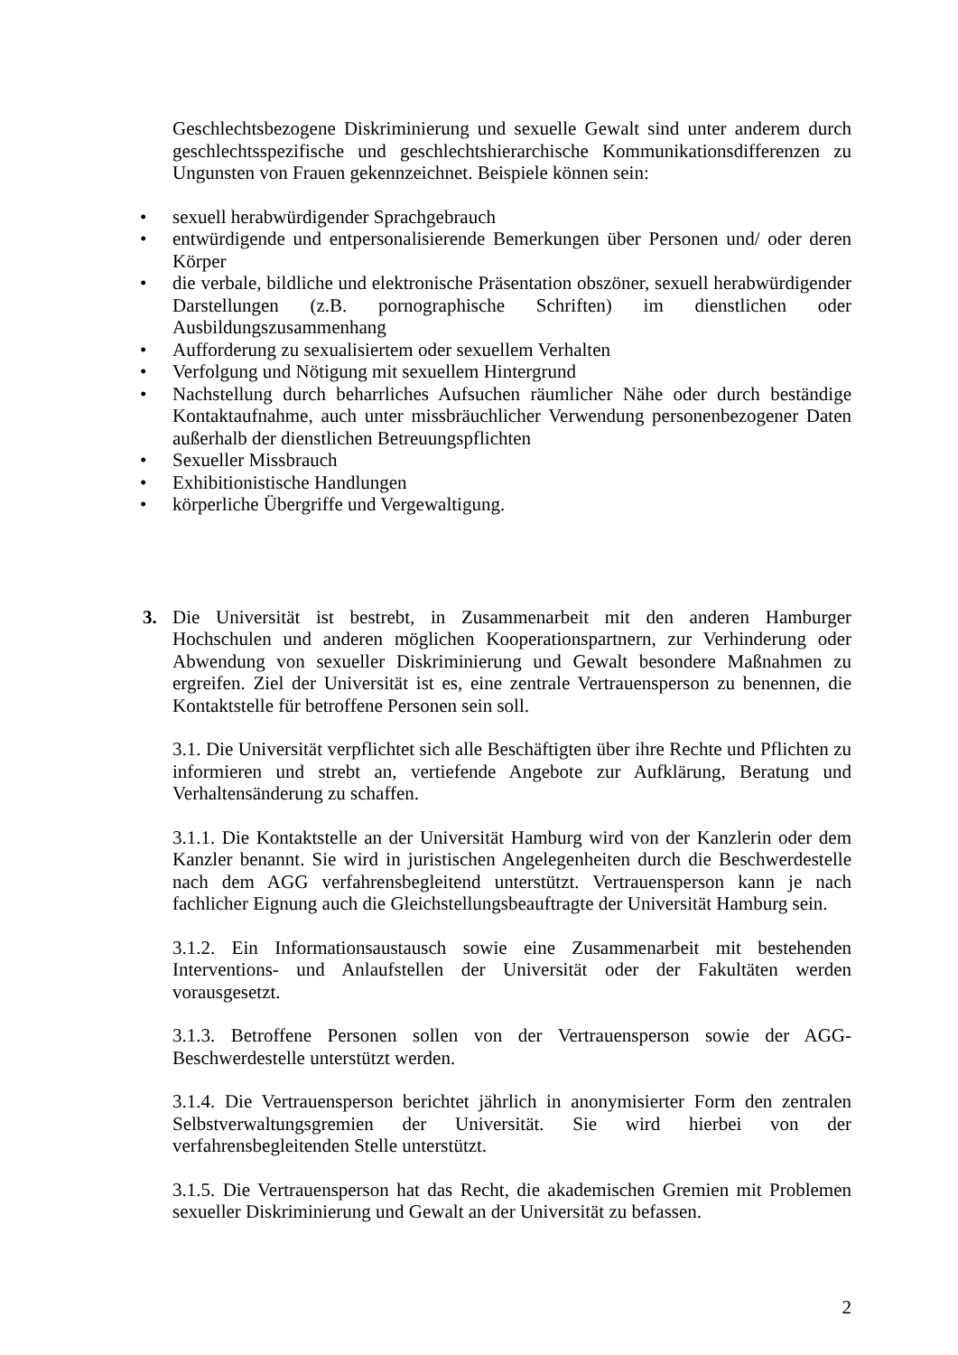Geschlechtsbezogene Diskriminierung und sexuelle Gewalt sind unter anderem durch geschlechtsspezifische und geschlechtshierarchische Kommunikationsdifferenzen zu Ungunsten von Frauen gekennzeichnet. Beispiele können sein:
• sexuell herabwürdigender Sprachgebrauch
• entwürdigende und entpersonalisierende Bemerkungen über Personen und/ oder deren Körper
• die verbale, bildliche und elektronische Präsentation obszöner, sexuell herabwürdigender Darstellungen (z.B. pornographische Schriften) im dienstlichen oder Ausbildungszusammenhang
• Aufforderung zu sexualisiertem oder sexuellem Verhalten
• Verfolgung und Nötigung mit sexuellem Hintergrund
• Nachstellung durch beharrliches Aufsuchen räumlicher Nähe oder durch beständige Kontaktaufnahme, auch unter missbräuchlicher Verwendung personenbezogener Daten außerhalb der dienstlichen Betreuungspflichten
• Sexueller Missbrauch
• Exhibitionistische Handlungen
• körperliche Übergriffe und Vergewaltigung.
3. Die Universität ist bestrebt, in Zusammenarbeit mit den anderen Hamburger Hochschulen und anderen möglichen Kooperationspartnern, zur Verhinderung oder Abwendung von sexueller Diskriminierung und Gewalt besondere Maßnahmen zu ergreifen. Ziel der Universität ist es, eine zentrale Vertrauensperson zu benennen, die Kontaktstelle für betroffene Personen sein soll.
3.1. Die Universität verpflichtet sich alle Beschäftigten über ihre Rechte und Pflichten zu informieren und strebt an, vertiefende Angebote zur Aufklärung, Beratung und Verhaltensänderung zu schaffen.
3.1.1. Die Kontaktstelle an der Universität Hamburg wird von der Kanzlerin oder dem Kanzler benannt. Sie wird in juristischen Angelegenheiten durch die Beschwerdestelle nach dem AGG verfahrensbegleitend unterstützt. Vertrauensperson kann je nach fachlicher Eignung auch die Gleichstellungsbeauftragte der Universität Hamburg sein.
3.1.2. Ein Informationsaustausch sowie eine Zusammenarbeit mit bestehenden Interventions- und Anlaufstellen der Universität oder der Fakultäten werden vorausgesetzt.
3.1.3. Betroffene Personen sollen von der Vertrauensperson sowie der AGG-Beschwerdestelle unterstützt werden.
3.1.4. Die Vertrauensperson berichtet jährlich in anonymisierter Form den zentralen Selbstverwaltungsgremien der Universität. Sie wird hierbei von der verfahrensbegleitenden Stelle unterstützt.
3.1.5. Die Vertrauensperson hat das Recht, die akademischen Gremien mit Problemen sexueller Diskriminierung und Gewalt an der Universität zu befassen.
2